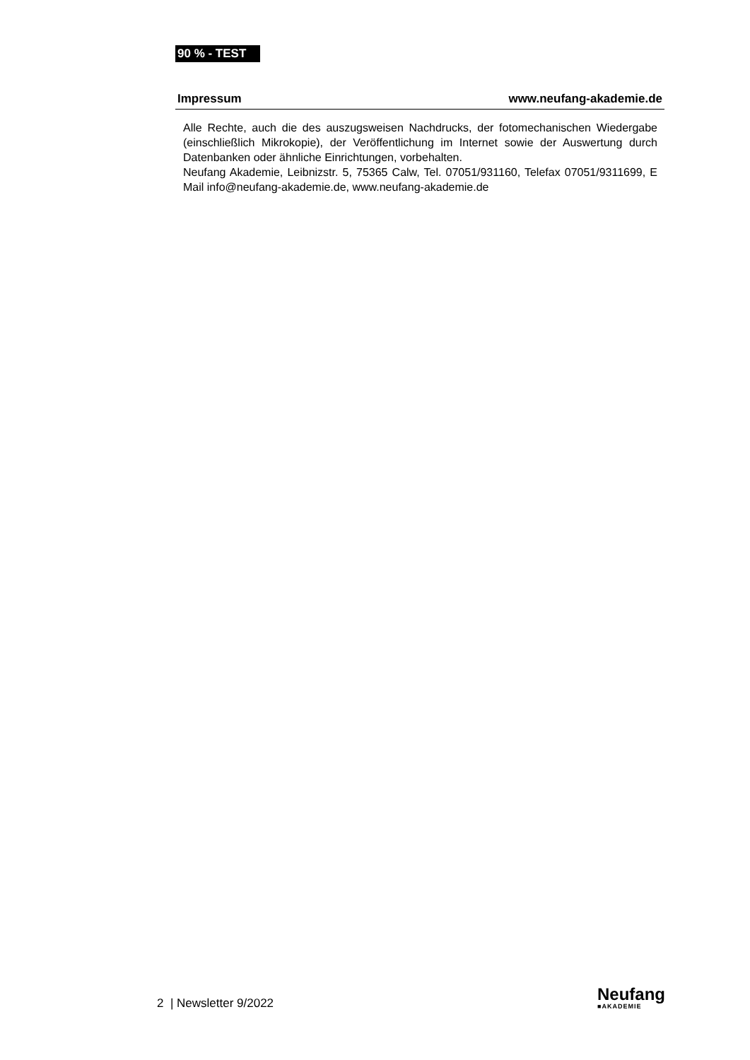90 % - TEST
Impressum www.neufang-akademie.de
Alle Rechte, auch die des auszugsweisen Nachdrucks, der fotomechanischen Wiedergabe (einschließlich Mikrokopie), der Veröffentlichung im Internet sowie der Auswertung durch Datenbanken oder ähnliche Einrichtungen, vorbehalten.
Neufang Akademie, Leibnizstr. 5, 75365 Calw, Tel. 07051/931160, Telefax 07051/9311699, E Mail info@neufang-akademie.de, www.neufang-akademie.de
2 | Newsletter 9/2022
Neufang
■AKADEMIE